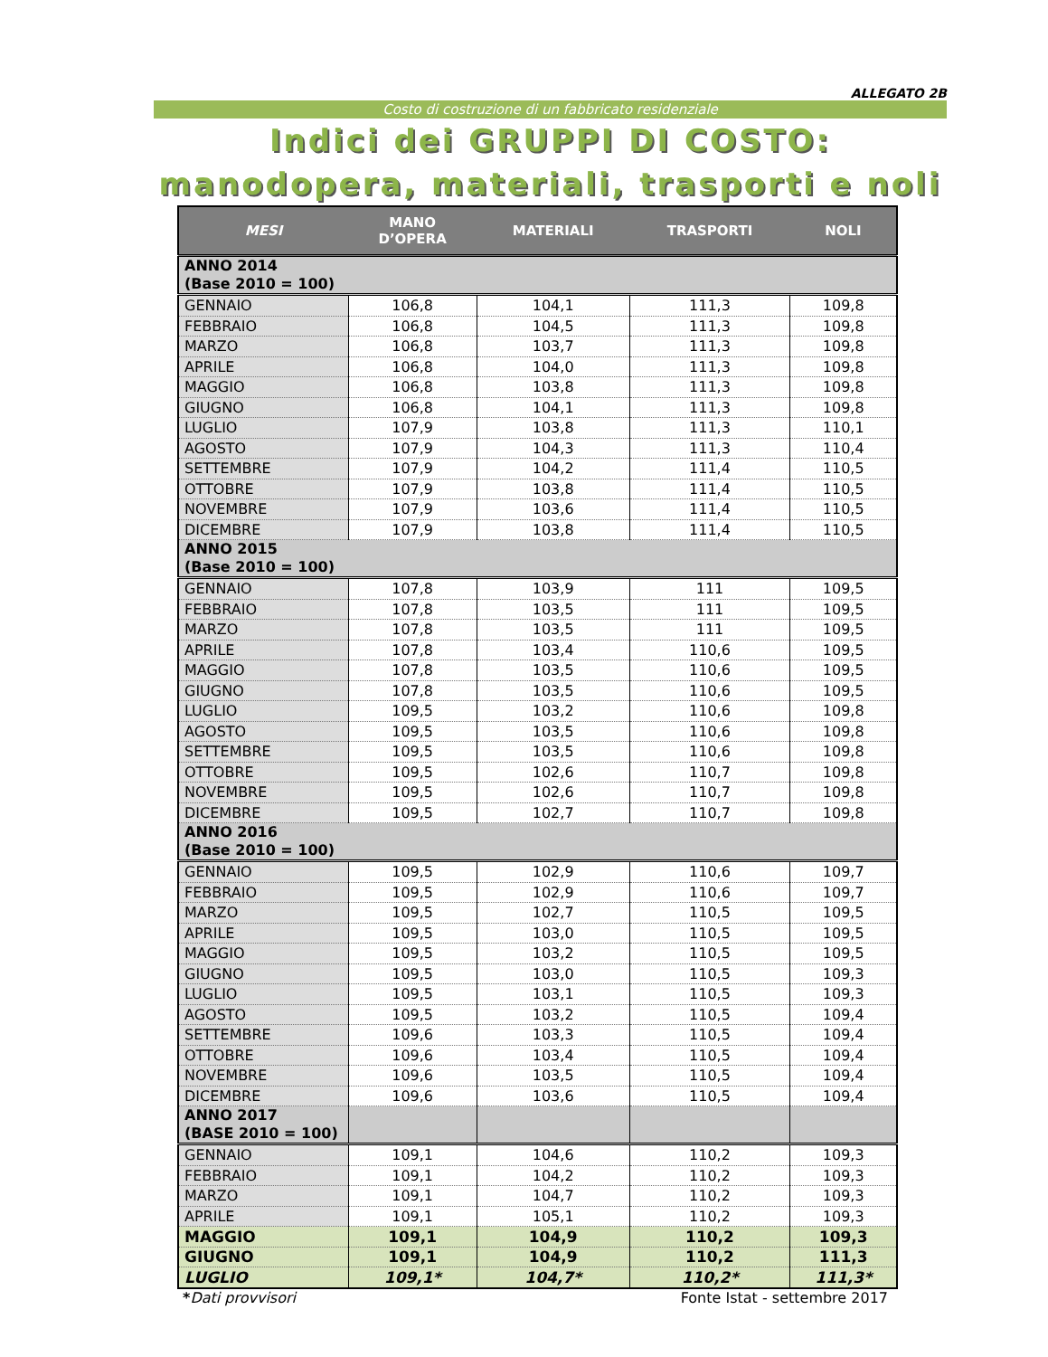ALLEGATO 2B
Costo di costruzione di un fabbricato residenziale
Indici dei GRUPPI DI COSTO:
manodopera, materiali, trasporti e noli
| MESI | MANO D’OPERA | MATERIALI | TRASPORTI | NOLI |
| --- | --- | --- | --- | --- |
| ANNO 2014 (Base 2010 = 100) | | | | |
| GENNAIO | 106,8 | 104,1 | 111,3 | 109,8 |
| FEBBRAIO | 106,8 | 104,5 | 111,3 | 109,8 |
| MARZO | 106,8 | 103,7 | 111,3 | 109,8 |
| APRILE | 106,8 | 104,0 | 111,3 | 109,8 |
| MAGGIO | 106,8 | 103,8 | 111,3 | 109,8 |
| GIUGNO | 106,8 | 104,1 | 111,3 | 109,8 |
| LUGLIO | 107,9 | 103,8 | 111,3 | 110,1 |
| AGOSTO | 107,9 | 104,3 | 111,3 | 110,4 |
| SETTEMBRE | 107,9 | 104,2 | 111,4 | 110,5 |
| OTTOBRE | 107,9 | 103,8 | 111,4 | 110,5 |
| NOVEMBRE | 107,9 | 103,6 | 111,4 | 110,5 |
| DICEMBRE | 107,9 | 103,8 | 111,4 | 110,5 |
| ANNO 2015 (Base 2010 = 100) | | | | |
| GENNAIO | 107,8 | 103,9 | 111 | 109,5 |
| FEBBRAIO | 107,8 | 103,5 | 111 | 109,5 |
| MARZO | 107,8 | 103,5 | 111 | 109,5 |
| APRILE | 107,8 | 103,4 | 110,6 | 109,5 |
| MAGGIO | 107,8 | 103,5 | 110,6 | 109,5 |
| GIUGNO | 107,8 | 103,5 | 110,6 | 109,5 |
| LUGLIO | 109,5 | 103,2 | 110,6 | 109,8 |
| AGOSTO | 109,5 | 103,5 | 110,6 | 109,8 |
| SETTEMBRE | 109,5 | 103,5 | 110,6 | 109,8 |
| OTTOBRE | 109,5 | 102,6 | 110,7 | 109,8 |
| NOVEMBRE | 109,5 | 102,6 | 110,7 | 109,8 |
| DICEMBRE | 109,5 | 102,7 | 110,7 | 109,8 |
| ANNO 2016 (Base 2010 = 100) | | | | |
| GENNAIO | 109,5 | 102,9 | 110,6 | 109,7 |
| FEBBRAIO | 109,5 | 102,9 | 110,6 | 109,7 |
| MARZO | 109,5 | 102,7 | 110,5 | 109,5 |
| APRILE | 109,5 | 103,0 | 110,5 | 109,5 |
| MAGGIO | 109,5 | 103,2 | 110,5 | 109,5 |
| GIUGNO | 109,5 | 103,0 | 110,5 | 109,3 |
| LUGLIO | 109,5 | 103,1 | 110,5 | 109,3 |
| AGOSTO | 109,5 | 103,2 | 110,5 | 109,4 |
| SETTEMBRE | 109,6 | 103,3 | 110,5 | 109,4 |
| OTTOBRE | 109,6 | 103,4 | 110,5 | 109,4 |
| NOVEMBRE | 109,6 | 103,5 | 110,5 | 109,4 |
| DICEMBRE | 109,6 | 103,6 | 110,5 | 109,4 |
| ANNO 2017 (BASE 2010 = 100) | | | | |
| GENNAIO | 109,1 | 104,6 | 110,2 | 109,3 |
| FEBBRAIO | 109,1 | 104,2 | 110,2 | 109,3 |
| MARZO | 109,1 | 104,7 | 110,2 | 109,3 |
| APRILE | 109,1 | 105,1 | 110,2 | 109,3 |
| MAGGIO | 109,1 | 104,9 | 110,2 | 109,3 |
| GIUGNO | 109,1 | 104,9 | 110,2 | 111,3 |
| LUGLIO | 109,1* | 104,7* | 110,2* | 111,3* |
*Dati provvisori Fonte Istat - settembre 2017